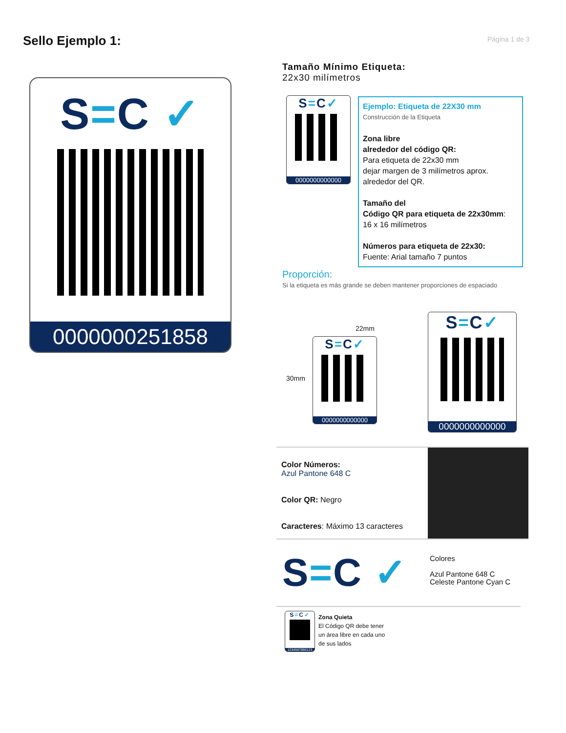Sello Ejemplo 1: Página 1 de 3
S=C ✓
0000000251858
Tamaño Mínimo Etiqueta:
22x30 milímetros
S=C✓
0000000000000
Ejemplo: Etiqueta de 22X30 mm
Construcción de la Etiqueta
Zona libre
alrededor del código QR:
Para etiqueta de 22x30 mm
dejar margen de 3 milímetros aprox.
alrededor del QR.
Tamaño del
Código QR para etiqueta de 22x30mm:
16 x 16 milímetros
Números para etiqueta de 22x30:
Fuente: Arial tamaño 7 puntos
Proporción:
Si la etiqueta es más grande se deben mantener proporciones de espaciado
22mm
30mm
S=C✓
0000000000000
S=C✓
0000000000000
Color Números:
Azul Pantone 648 C
Color QR: Negro
Caracteres: Máximo 13 caracteres
S=C ✓
Colores
Azul Pantone 648 C
Celeste Pantone Cyan C
S=C✓
1234567890123
Zona Quieta
El Código QR debe tener
un área libre en cada uno
de sus lados